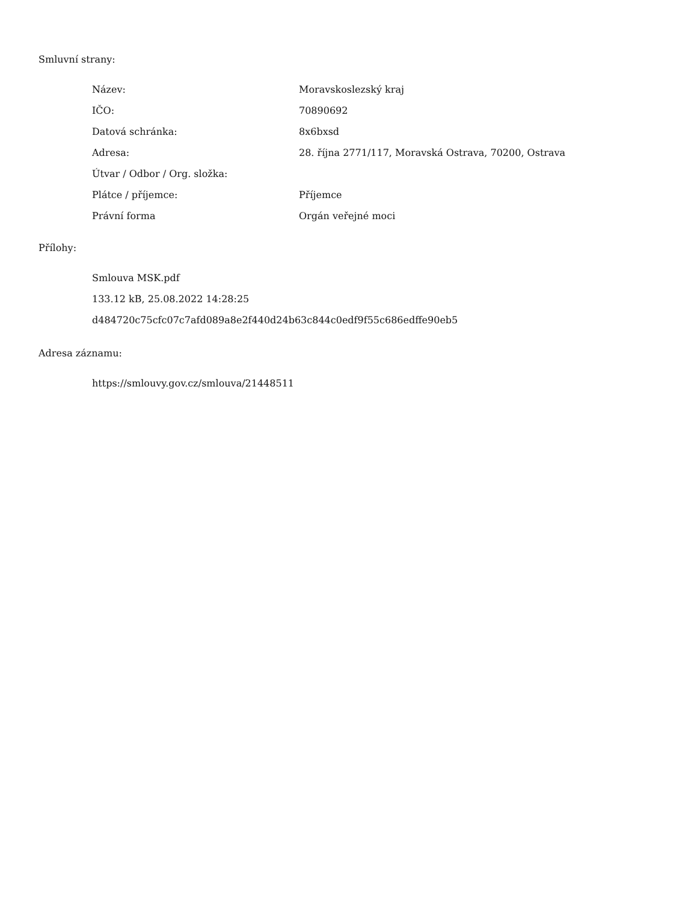Smluvní strany:
| Název: | Moravskoslezský kraj |
| IČO: | 70890692 |
| Datová schránka: | 8x6bxsd |
| Adresa: | 28. října 2771/117, Moravská Ostrava, 70200, Ostrava |
| Útvar / Odbor / Org. složka: | |
| Plátce / příjemce: | Příjemce |
| Právní forma | Orgán veřejné moci |
Přílohy:
Smlouva MSK.pdf
133.12 kB, 25.08.2022 14:28:25
d484720c75cfc07c7afd089a8e2f440d24b63c844c0edf9f55c686edffe90eb5
Adresa záznamu:
https://smlouvy.gov.cz/smlouva/21448511